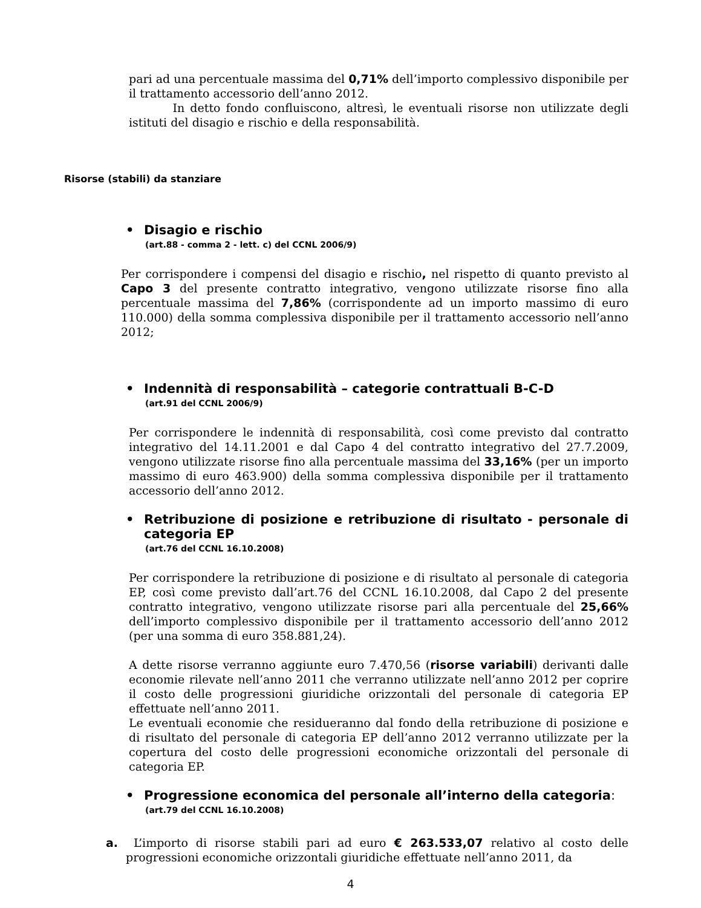pari ad una percentuale massima del 0,71% dell’importo complessivo disponibile per il trattamento accessorio dell’anno 2012.
In detto fondo confluiscono, altresì, le eventuali risorse non utilizzate degli istituti del disagio e rischio e della responsabilità.
Risorse (stabili) da stanziare
• Disagio e rischio
(art.88 - comma 2 - lett. c) del CCNL 2006/9)
Per corrispondere i compensi del disagio e rischio, nel rispetto di quanto previsto al Capo 3 del presente contratto integrativo, vengono utilizzate risorse fino alla percentuale massima del 7,86% (corrispondente ad un importo massimo di euro 110.000) della somma complessiva disponibile per il trattamento accessorio nell’anno 2012;
• Indennità di responsabilità – categorie contrattuali B-C-D
(art.91 del CCNL 2006/9)
Per corrispondere le indennità di responsabilità, così come previsto dal contratto integrativo del 14.11.2001 e dal Capo 4 del contratto integrativo del 27.7.2009, vengono utilizzate risorse fino alla percentuale massima del 33,16% (per un importo massimo di euro 463.900) della somma complessiva disponibile per il trattamento accessorio dell’anno 2012.
• Retribuzione di posizione e retribuzione di risultato - personale di categoria EP
(art.76 del CCNL 16.10.2008)
Per corrispondere la retribuzione di posizione e di risultato al personale di categoria EP, così come previsto dall’art.76 del CCNL 16.10.2008, dal Capo 2 del presente contratto integrativo, vengono utilizzate risorse pari alla percentuale del 25,66% dell’importo complessivo disponibile per il trattamento accessorio dell’anno 2012 (per una somma di euro 358.881,24).
A dette risorse verranno aggiunte euro 7.470,56 (risorse variabili) derivanti dalle economie rilevate nell’anno 2011 che verranno utilizzate nell’anno 2012 per coprire il costo delle progressioni giuridiche orizzontali del personale di categoria EP effettuate nell’anno 2011.
Le eventuali economie che residueranno dal fondo della retribuzione di posizione e di risultato del personale di categoria EP dell’anno 2012 verranno utilizzate per la copertura del costo delle progressioni economiche orizzontali del personale di categoria EP.
• Progressione economica del personale all’interno della categoria:
(art.79 del CCNL 16.10.2008)
a. L’importo di risorse stabili pari ad euro € 263.533,07 relativo al costo delle progressioni economiche orizzontali giuridiche effettuate nell’anno 2011, da
4